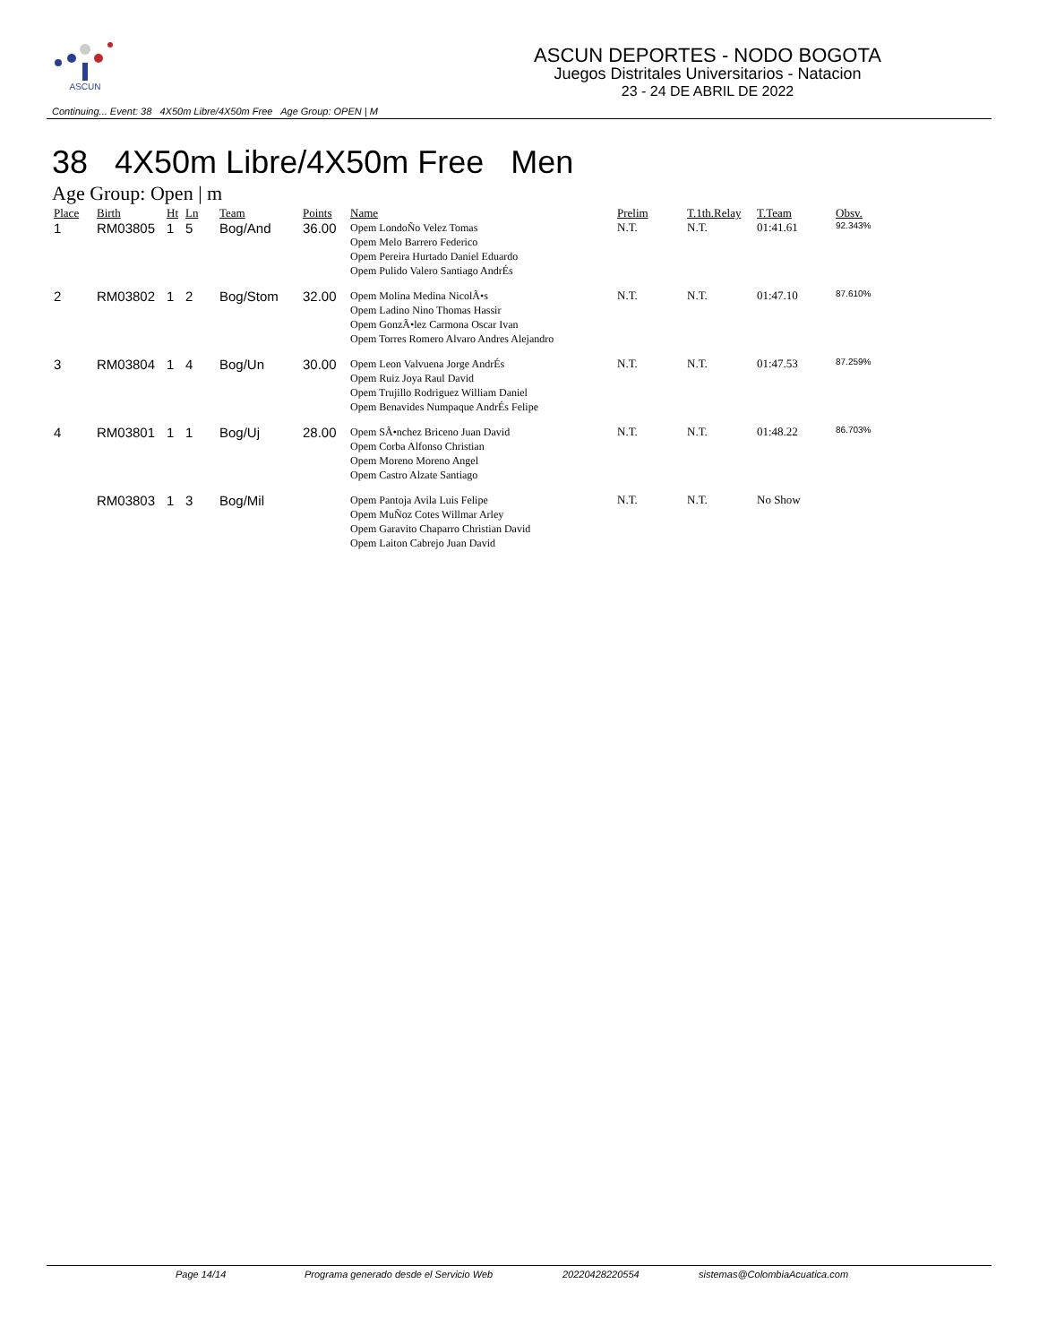ASCUN
ASCUN DEPORTES - NODO BOGOTA
Juegos Distritales Universitarios - Natacion
23 - 24 DE ABRIL DE 2022
Continuing... Event: 38 4X50m Libre/4X50m Free Age Group: OPEN | M
38 4X50m Libre/4X50m Free Men
Age Group: Open | m
| Place | Birth | Ht | Ln | Team | Points | Name | Prelim | T.1th.Relay | T.Team | Obsv. |
| --- | --- | --- | --- | --- | --- | --- | --- | --- | --- | --- |
| 1 | RM03805 | 1 | 5 | Bog/And | 36.00 | Opem LondoÑo Velez Tomas Opem Melo Barrero Federico Opem Pereira Hurtado Daniel Eduardo Opem Pulido Valero Santiago AndrÉs | N.T. | N.T. | 01:41.61 | 92.343% |
| 2 | RM03802 | 1 | 2 | Bog/Stom | 32.00 | Opem Molina Medina NicolÃ•s Opem Ladino Nino Thomas Hassir Opem GonzÃ•lez Carmona Oscar Ivan Opem Torres Romero Alvaro Andres Alejandro | N.T. | N.T. | 01:47.10 | 87.610% |
| 3 | RM03804 | 1 | 4 | Bog/Un | 30.00 | Opem Leon Valvuena Jorge AndrÉs Opem Ruiz Joya Raul David Opem Trujillo Rodriguez William Daniel Opem Benavides Numpaque AndrÉs Felipe | N.T. | N.T. | 01:47.53 | 87.259% |
| 4 | RM03801 | 1 | 1 | Bog/Uj | 28.00 | Opem SÃ•nchez Briceno Juan David Opem Corba Alfonso Christian Opem Moreno Moreno Angel Opem Castro Alzate Santiago | N.T. | N.T. | 01:48.22 | 86.703% |
| | RM03803 | 1 | 3 | Bog/Mil | | Opem Pantoja Avila Luis Felipe Opem MuÑoz Cotes Willmar Arley Opem Garavito Chaparro Christian David Opem Laiton Cabrejo Juan David | N.T. | N.T. | No Show | |
Page 14/14 Programa generado desde el Servicio Web 20220428220554 sistemas@ColombiaAcuatica.com